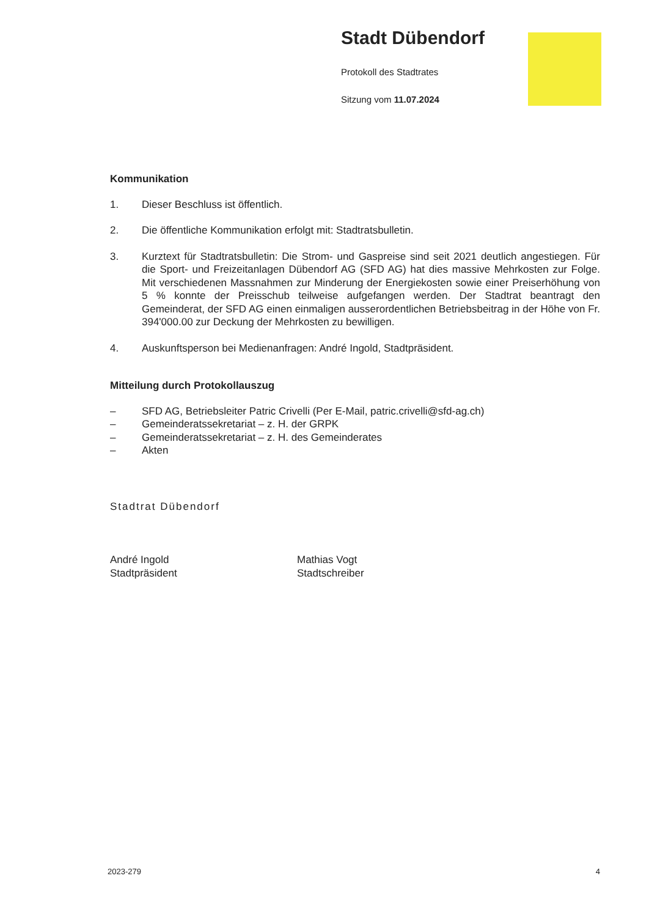Stadt Dübendorf
Protokoll des Stadtrates
Sitzung vom 11.07.2024
Kommunikation
1. Dieser Beschluss ist öffentlich.
2. Die öffentliche Kommunikation erfolgt mit: Stadtratsbulletin.
3. Kurztext für Stadtratsbulletin: Die Strom- und Gaspreise sind seit 2021 deutlich angestiegen. Für die Sport- und Freizeitanlagen Dübendorf AG (SFD AG) hat dies massive Mehrkosten zur Folge. Mit verschiedenen Massnahmen zur Minderung der Energiekosten sowie einer Preiserhöhung von 5 % konnte der Preisschub teilweise aufgefangen werden. Der Stadtrat beantragt den Gemeinderat, der SFD AG einen einmaligen ausserordentlichen Betriebsbeitrag in der Höhe von Fr. 394'000.00 zur Deckung der Mehrkosten zu bewilligen.
4. Auskunftsperson bei Medienanfragen: André Ingold, Stadtpräsident.
Mitteilung durch Protokollauszug
– SFD AG, Betriebsleiter Patric Crivelli (Per E-Mail, patric.crivelli@sfd-ag.ch)
– Gemeinderatssekretariat – z. H. der GRPK
– Gemeinderatssekretariat – z. H. des Gemeinderates
– Akten
Stadtrat Dübendorf
André Ingold
Stadtpräsident
Mathias Vogt
Stadtschreiber
2023-279 4